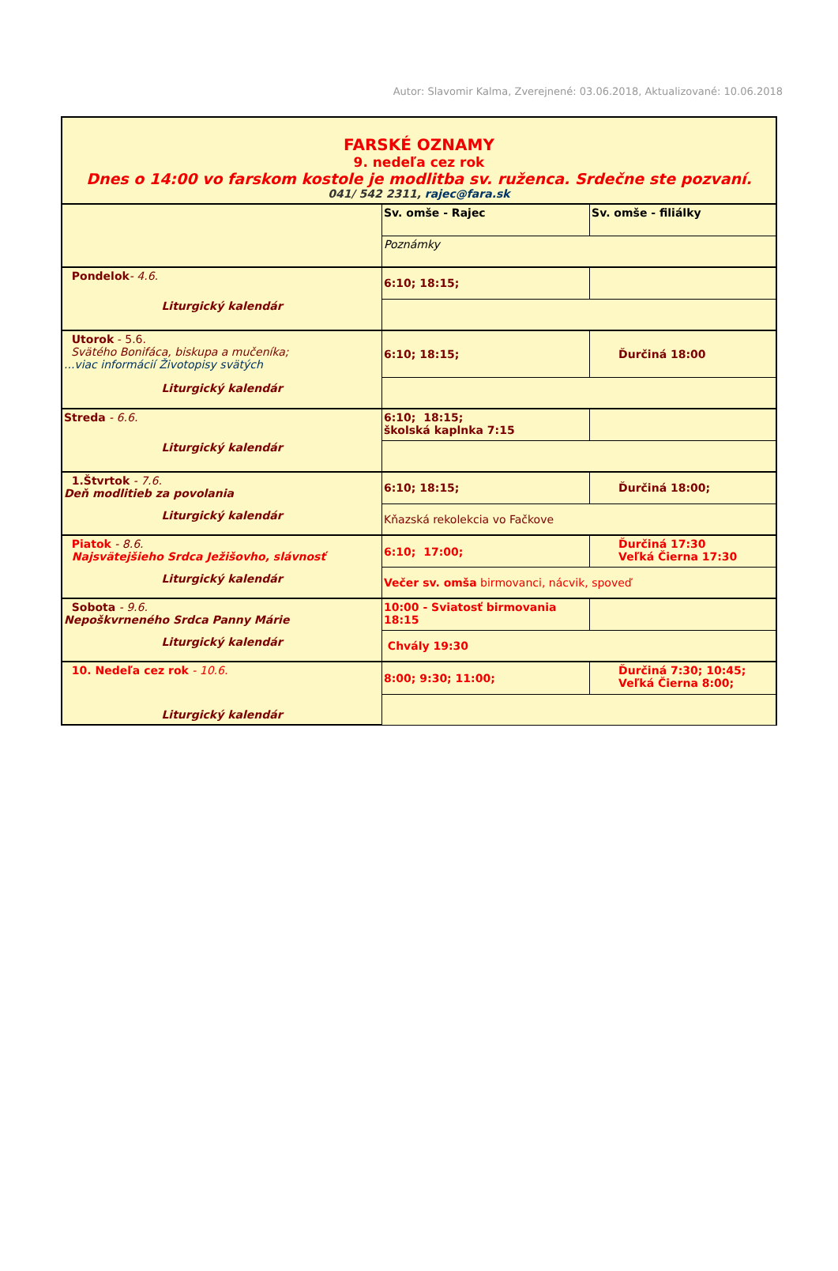Autor: Slavomir Kalma, Zverejnené: 03.06.2018, Aktualizované: 10.06.2018
| FARSKÉ OZNAMY 9. nedeľa cez rok Dnes o 14:00 vo farskom kostole je modlitba sv. ruženca. Srdečne ste pozvaní. 041/ 542 2311, rajec@fara.sk | | |
| | Sv. omše - Rajec | Sv. omše - filiálky |
| | Poznámky | |
| Pondelok - 4.6. Liturgický kalendár | 6:10; 18:15; | |
| Utorok - 5.6. Svätého Bonifáca, biskupa a mučeníka; ...viac informácií Životopisy svätých Liturgický kalendár | 6:10; 18:15; | Ďurčiná 18:00 |
| Streda - 6.6. Liturgický kalendár | 6:10; 18:15; školská kaplnka 7:15 | |
| 1.Štvrtok - 7.6. Deň modlitieb za povolania Liturgický kalendár | 6:10; 18:15; | Ďurčiná 18:00; |
| | Kňazská rekolekcia vo Fačkove | |
| Piatok - 8.6. Najsvätejšieho Srdca Ježišovho, slávnosť Liturgický kalendár | 6:10; 17:00; | Ďurčiná 17:30 Veľká Čierna 17:30 |
| | Večer sv. omša birmovanci, nácvik, spoveď | |
| Sobota - 9.6. Nepoškvrneného Srdca Panny Márie Liturgický kalendár | 10:00 - Sviatosť birmovania 18:15 | |
| | Chvály 19:30 | |
| 10. Nedeľa cez rok - 10.6. Liturgický kalendár | 8:00; 9:30; 11:00; | Ďurčiná 7:30; 10:45; Veľká Čierna 8:00; |